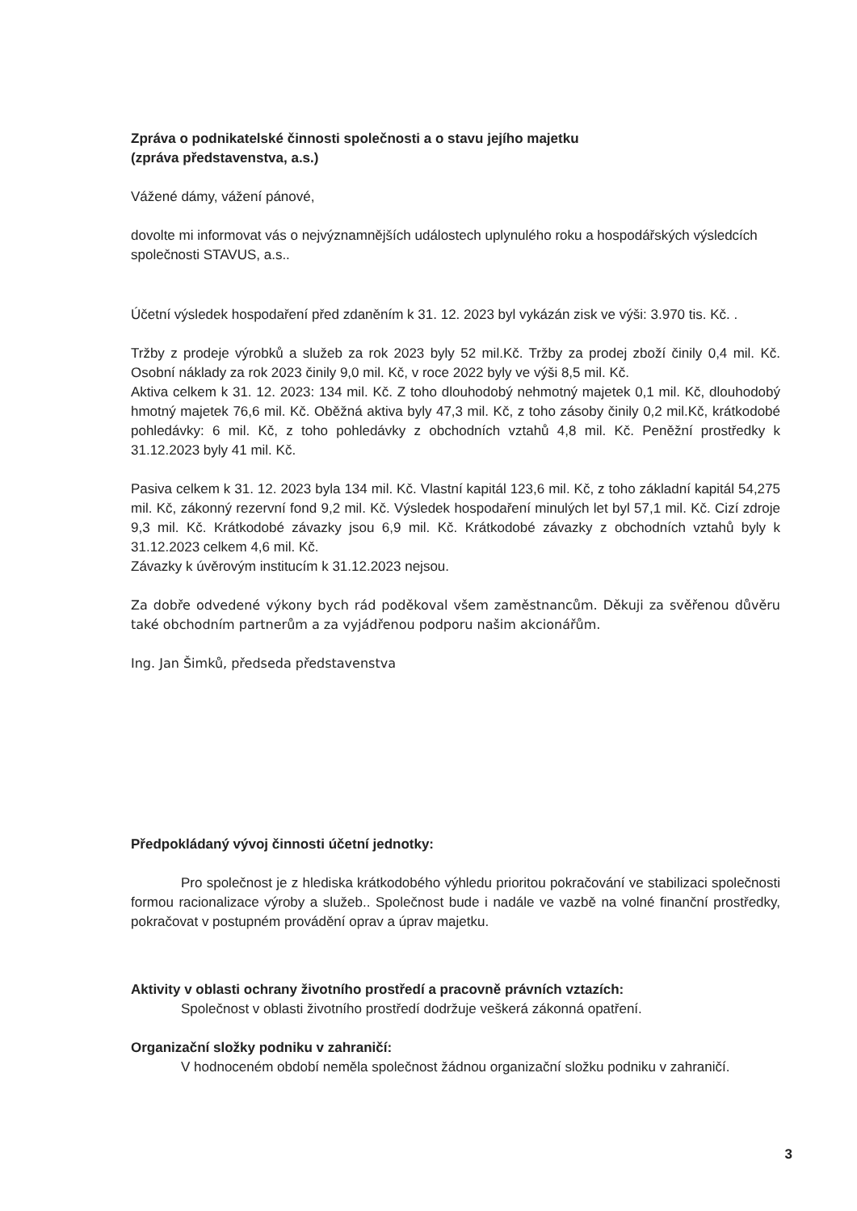Zpráva o podnikatelské činnosti společnosti a o stavu jejího majetku
(zpráva představenstva, a.s.)
Vážené dámy, vážení pánové,
dovolte mi informovat vás o nejvýznamnějších událostech uplynulého roku a hospodářských výsledcích společnosti STAVUS, a.s..
Účetní výsledek hospodaření před zdaněním k 31. 12. 2023 byl vykázán zisk ve výši: 3.970 tis. Kč. .
Tržby z prodeje výrobků a služeb za rok 2023 byly 52 mil.Kč. Tržby za prodej zboží činily 0,4 mil. Kč. Osobní náklady za rok 2023 činily 9,0 mil. Kč, v roce 2022 byly ve výši 8,5 mil. Kč.
Aktiva celkem k 31. 12. 2023: 134 mil. Kč. Z toho dlouhodobý nehmotný majetek 0,1 mil. Kč, dlouhodobý hmotný majetek 76,6 mil. Kč. Oběžná aktiva byly 47,3 mil. Kč, z toho zásoby činily 0,2 mil.Kč, krátkodobé pohledávky: 6 mil. Kč, z toho pohledávky z obchodních vztahů 4,8 mil. Kč. Peněžní prostředky k 31.12.2023 byly 41 mil. Kč.
Pasiva celkem k 31. 12. 2023 byla 134 mil. Kč. Vlastní kapitál 123,6 mil. Kč, z toho základní kapitál 54,275 mil. Kč, zákonný rezervní fond 9,2 mil. Kč. Výsledek hospodaření minulých let byl 57,1 mil. Kč. Cizí zdroje 9,3 mil. Kč. Krátkodobé závazky jsou 6,9 mil. Kč. Krátkodobé závazky z obchodních vztahů byly k 31.12.2023 celkem 4,6 mil. Kč.
Závazky k úvěrovým institucím k 31.12.2023 nejsou.
Za dobře odvedené výkony bych rád poděkoval všem zaměstnancům. Děkuji za svěřenou důvěru také obchodním partnerům a za vyjádřenou podporu našim akcionářům.
Ing. Jan Šimků, předseda představenstva
Předpokládaný vývoj činnosti účetní jednotky:
Pro společnost je z hlediska krátkodobého výhledu prioritou pokračování ve stabilizaci společnosti formou racionalizace výroby a služeb.. Společnost bude i nadále ve vazbě na volné finanční prostředky, pokračovat v postupném provádění oprav a úprav majetku.
Aktivity v oblasti ochrany životního prostředí a pracovně právních vztazích:
Společnost v oblasti životního prostředí dodržuje veškerá zákonná opatření.
Organizační složky podniku v zahraničí:
V hodnoceném období neměla společnost žádnou organizační složku podniku v zahraničí.
3